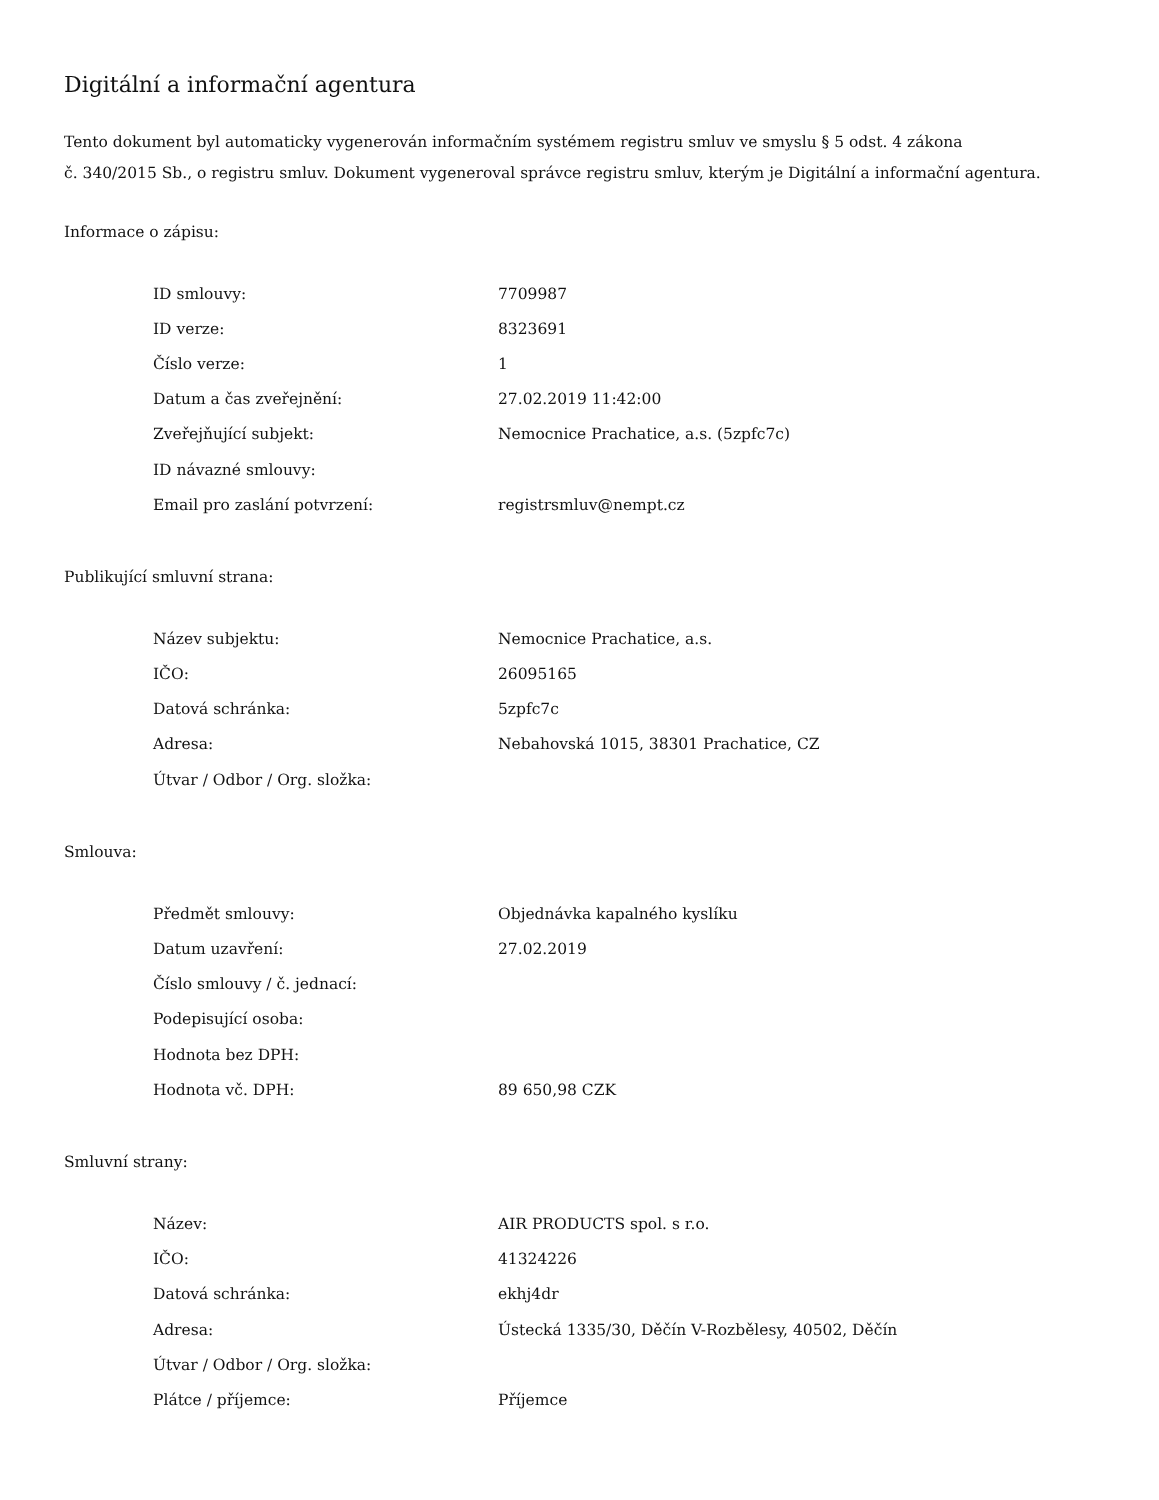Digitální a informační agentura
Tento dokument byl automaticky vygenerován informačním systémem registru smluv ve smyslu § 5 odst. 4 zákona
č. 340/2015 Sb., o registru smluv. Dokument vygeneroval správce registru smluv, kterým je Digitální a informační agentura.
Informace o zápisu:
| ID smlouvy: | 7709987 |
| ID verze: | 8323691 |
| Číslo verze: | 1 |
| Datum a čas zveřejnění: | 27.02.2019 11:42:00 |
| Zveřejňující subjekt: | Nemocnice Prachatice, a.s. (5zpfc7c) |
| ID návazné smlouvy: | |
| Email pro zaslání potvrzení: | registrsmluv@nempt.cz |
Publikující smluvní strana:
| Název subjektu: | Nemocnice Prachatice, a.s. |
| IČO: | 26095165 |
| Datová schránka: | 5zpfc7c |
| Adresa: | Nebahovská 1015, 38301 Prachatice, CZ |
| Útvar / Odbor / Org. složka: | |
Smlouva:
| Předmět smlouvy: | Objednávka kapalného kyslíku |
| Datum uzavření: | 27.02.2019 |
| Číslo smlouvy / č. jednací: | |
| Podepisující osoba: | |
| Hodnota bez DPH: | |
| Hodnota vč. DPH: | 89 650,98 CZK |
Smluvní strany:
| Název: | AIR PRODUCTS spol. s r.o. |
| IČO: | 41324226 |
| Datová schránka: | ekhj4dr |
| Adresa: | Ústecká 1335/30, Děčín V-Rozbělesy, 40502, Děčín |
| Útvar / Odbor / Org. složka: | |
| Plátce / příjemce: | Příjemce |